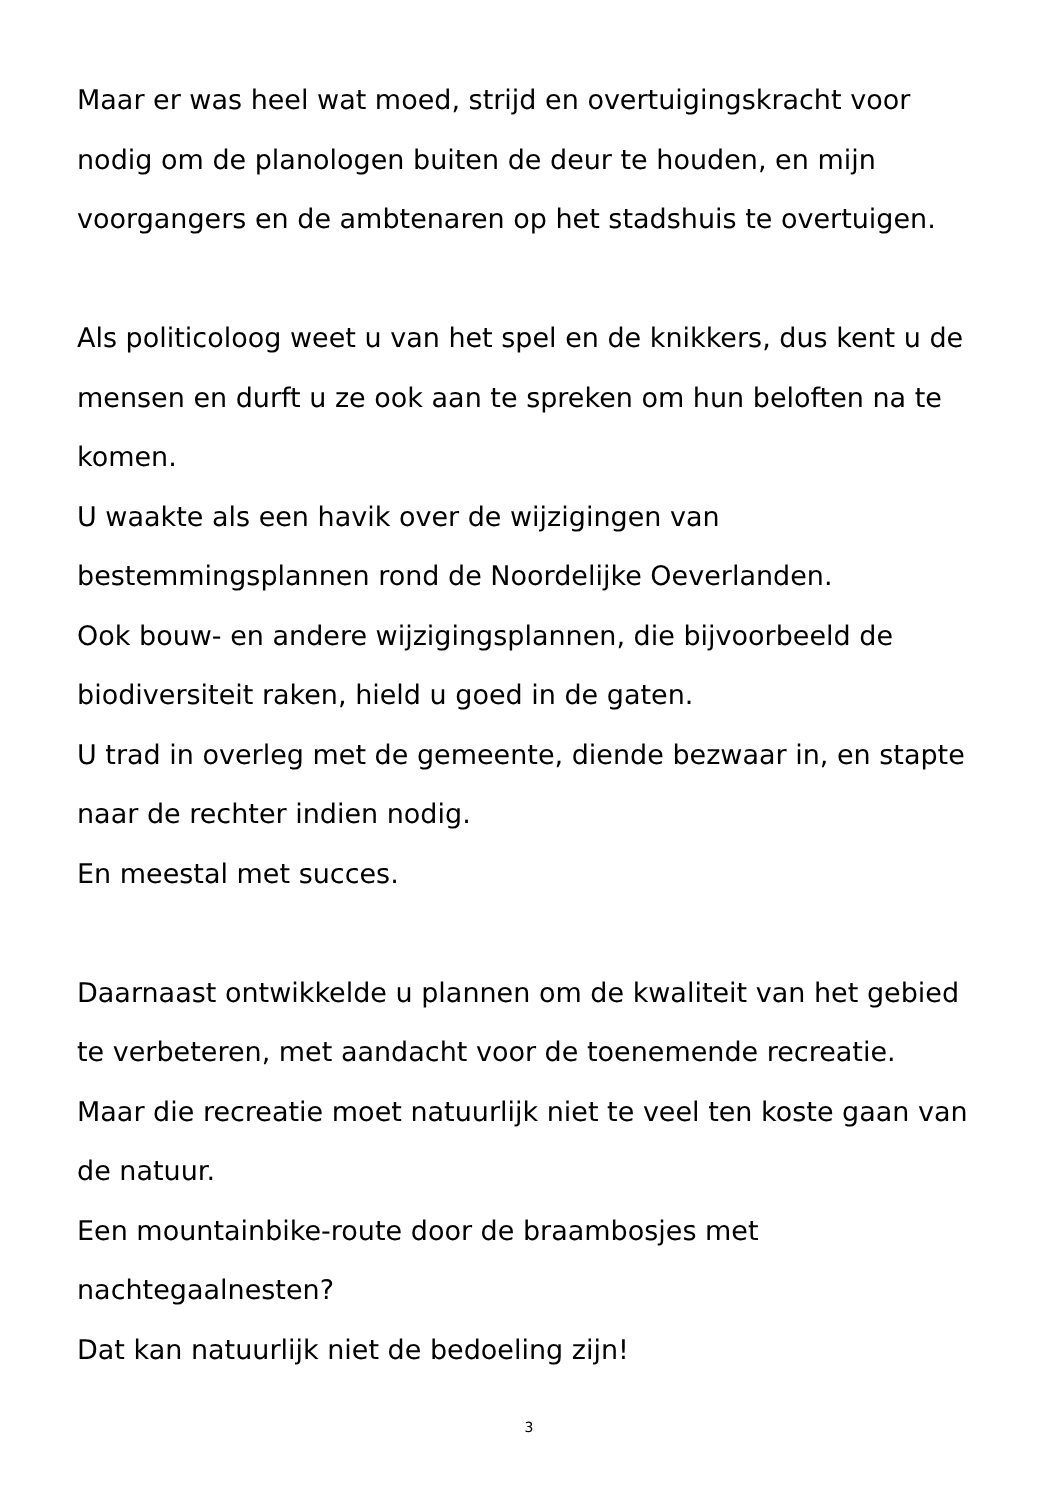Maar er was heel wat moed, strijd en overtuigingskracht voor nodig om de planologen buiten de deur te houden, en mijn voorgangers en de ambtenaren op het stadshuis te overtuigen.
Als politicoloog weet u van het spel en de knikkers, dus kent u de mensen en durft u ze ook aan te spreken om hun beloften na te komen.
U waakte als een havik over de wijzigingen van bestemmingsplannen rond de Noordelijke Oeverlanden.
Ook bouw- en andere wijzigingsplannen, die bijvoorbeeld de biodiversiteit raken, hield u goed in de gaten.
U trad in overleg met de gemeente, diende bezwaar in, en stapte naar de rechter indien nodig.
En meestal met succes.
Daarnaast ontwikkelde u plannen om de kwaliteit van het gebied te verbeteren, met aandacht voor de toenemende recreatie.
Maar die recreatie moet natuurlijk niet te veel ten koste gaan van de natuur.
Een mountainbike-route door de braambosjes met
nachtegaalnesten?
Dat kan natuurlijk niet de bedoeling zijn!
3